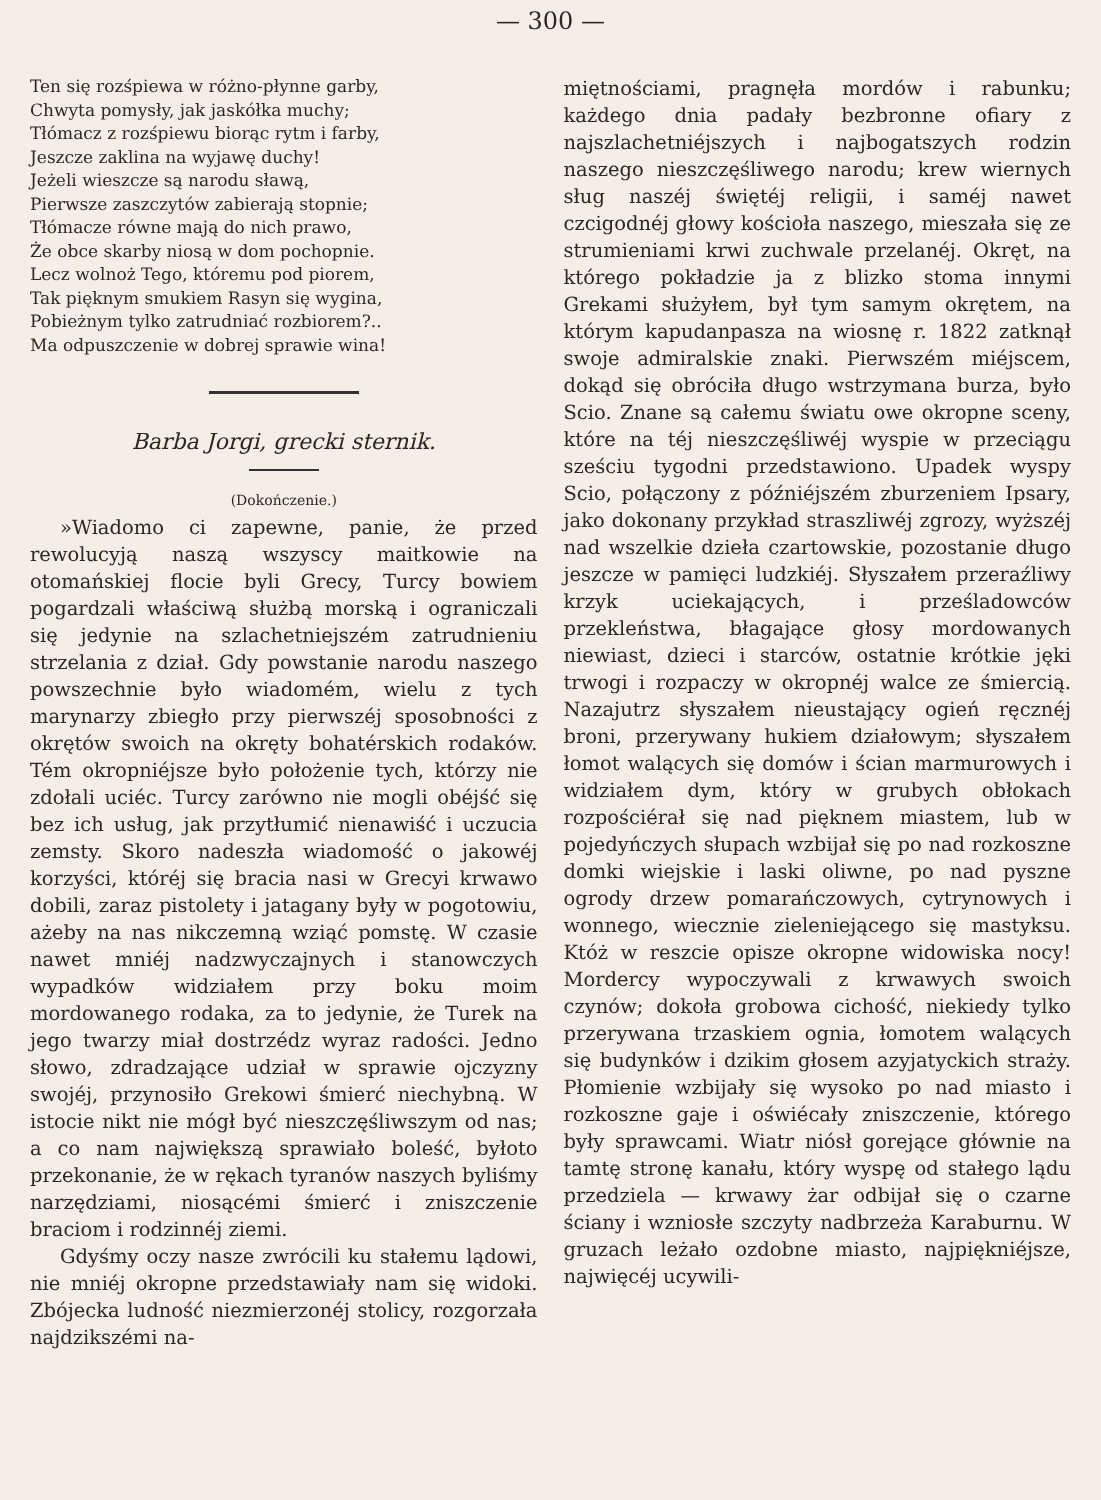— 300 —
Ten się rozśpiewa w różno-płynne garby,
Chwyta pomysły, jak jaskółka muchy;
Tłómacz z rozśpiewu biorąc rytm i farby,
Jeszcze zaklina na wyjawę duchy!
Jeżeli wieszcze są narodu sławą,
Pierwsze zaszczytów zabierają stopnie;
Tłómacze równe mają do nich prawo,
Że obce skarby niosą w dom pochopnie.
Lecz wolnoż Tego, któremu pod piorem,
Tak pięknym smukiem Rasyn się wygina,
Pobieżnym tylko zatrudniać rozbiorem?..
Ma odpuszczenie w dobrej sprawie wina!
Barba Jorgi, grecki sternik.
(Dokończenie.)
»Wiadomo ci zapewne, panie, że przed rewolucyją naszą wszyscy maitkowie na otomańskiej flocie byli Grecy, Turcy bowiem pogardzali właściwą służbą morską i ograniczali się jedynie na szlachetniejszém zatrudnieniu strzelania z dział. Gdy powstanie narodu naszego powszechnie było wiadomém, wielu z tych marynarzy zbiegło przy pierwszéj sposobności z okrętów swoich na okręty bohatérskich rodaków. Tém okropniéjsze było położenie tych, którzy nie zdołali uciéc. Turcy zarówno nie mogli obéjść się bez ich usług, jak przytłumić nienawiść i uczucia zemsty. Skoro nadeszła wiadomość o jakowéj korzyści, któréj się bracia nasi w Grecyi krwawo dobili, zaraz pistolety i jatagany były w pogotowiu, ażeby na nas nikczemną wziąć pomstę. W czasie nawet mniéj nadzwyczajnych i stanowczych wypadków widziałem przy boku moim mordowanego rodaka, za to jedynie, że Turek na jego twarzy miał dostrzédz wyraz radości. Jedno słowo, zdradzające udział w sprawie ojczyzny swojéj, przynosiło Grekowi śmierć niechybną. W istocie nikt nie mógł być nieszczęśliwszym od nas; a co nam największą sprawiało boleść, byłoto przekonanie, że w rękach tyranów naszych byliśmy narzędziami, niosącémi śmierć i zniszczenie braciom i rodzinnéj ziemi.
Gdyśmy oczy nasze zwrócili ku stałemu lądowi, nie mniéj okropne przedstawiały nam się widoki. Zbójecka ludność niezmierzonéj stolicy, rozgorzała najdzikszémi na-
miętnościami, pragnęła mordów i rabunku; każdego dnia padały bezbronne ofiary z najszlachetniéjszych i najbogatszych rodzin naszego nieszczęśliwego narodu; krew wiernych sług naszéj świętéj religii, i saméj nawet czcigodnéj głowy kościoła naszego, mieszała się ze strumieniami krwi zuchwale przelanéj. Okręt, na którego pokładzie ja z blizko stoma innymi Grekami służyłem, był tym samym okrętem, na którym kapudanpasza na wiosnę r. 1822 zatknął swoje admiralskie znaki. Pierwszém miéjscem, dokąd się obróciła długo wstrzymana burza, było Scio. Znane są całemu światu owe okropne sceny, które na téj nieszczęśliwéj wyspie w przeciągu sześciu tygodni przedstawiono. Upadek wyspy Scio, połączony z późniéjszém zburzeniem Ipsary, jako dokonany przykład straszliwéj zgrozy, wyższéj nad wszelkie dzieła czartowskie, pozostanie długo jeszcze w pamięci ludzkiéj. Słyszałem przeraźliwy krzyk uciekających, i prześladowców przekleństwa, błagające głosy mordowanych niewiast, dzieci i starców, ostatnie krótkie jęki trwogi i rozpaczy w okropnéj walce ze śmiercią. Nazajutrz słyszałem nieustający ogień ręcznéj broni, przerywany hukiem działowym; słyszałem łomot walących się domów i ścian marmurowych i widziałem dym, który w grubych obłokach rozpościérał się nad pięknem miastem, lub w pojedyńczych słupach wzbijał się po nad rozkoszne domki wiejskie i laski oliwne, po nad pyszne ogrody drzew pomarańczowych, cytrynowych i wonnego, wiecznie zieleniejącego się mastyksu. Któż w reszcie opisze okropne widowiska nocy! Mordercy wypoczywali z krwawych swoich czynów; dokoła grobowa cichość, niekiedy tylko przerywana trzaskiem ognia, łomotem walących się budynków i dzikim głosem azyjatyckich straży. Płomienie wzbijały się wysoko po nad miasto i rozkoszne gaje i oświécały zniszczenie, którego były sprawcami. Wiatr niósł gorejące głównie na tamtę stronę kanału, który wyspę od stałego lądu przedziela — krwawy żar odbijał się o czarne ściany i wzniosłe szczyty nadbrzeża Karaburnu. W gruzach leżało ozdobne miasto, najpiękniéjsze, najwięcéj ucywili-